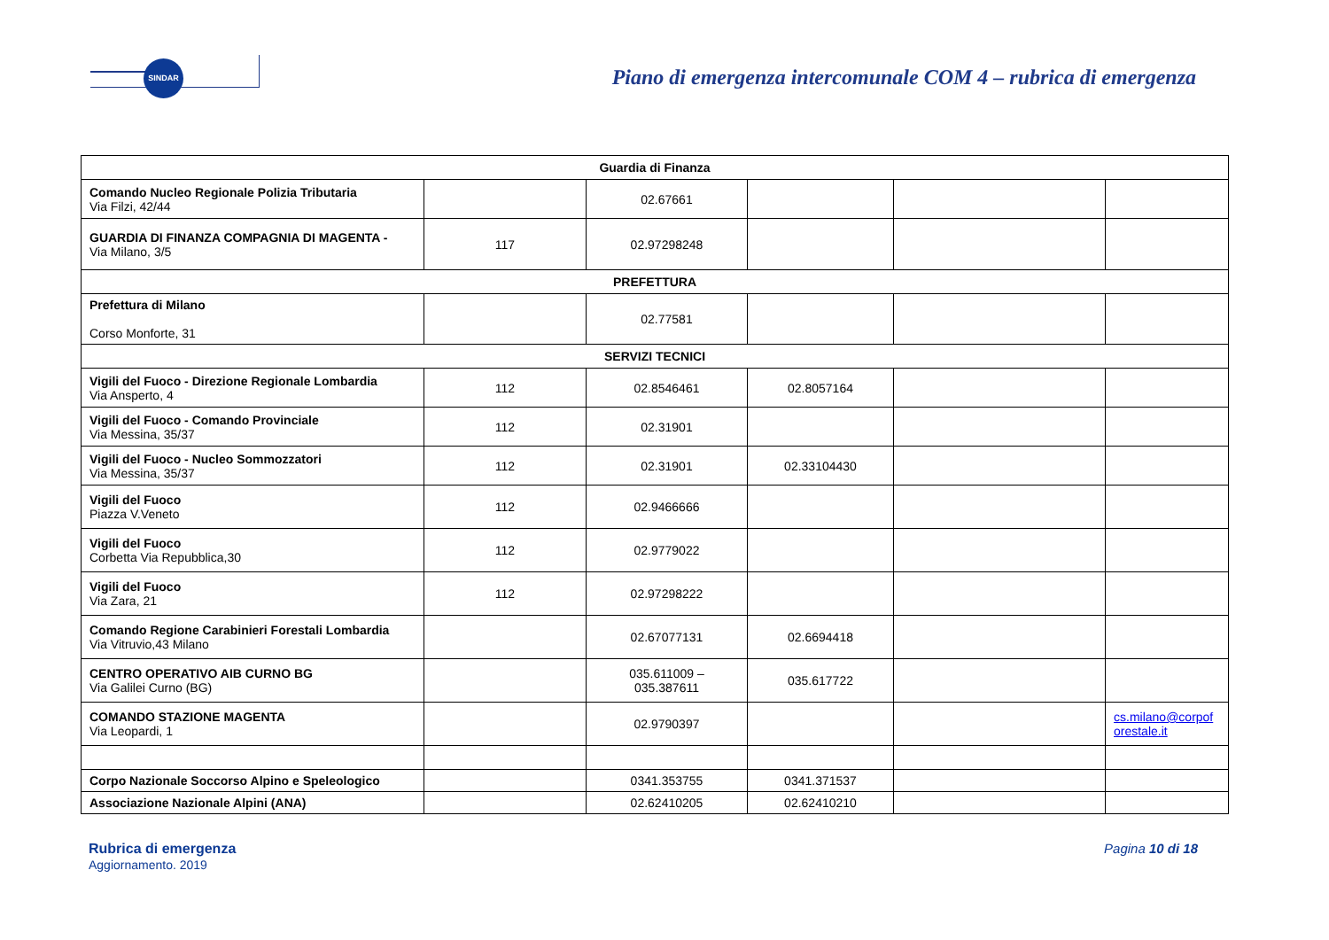SINDAR
Piano di emergenza intercomunale COM 4 – rubrica di emergenza
| Guardia di Finanza | | | | | |
| --- | --- | --- | --- | --- | --- |
| Comando Nucleo Regionale Polizia Tributaria Via Filzi, 42/44 | | 02.67661 | | | |
| GUARDIA DI FINANZA COMPAGNIA DI MAGENTA - Via Milano, 3/5 | 117 | 02.97298248 | | | |
| PREFETTURA | | | | | |
| Prefettura di Milano Corso Monforte, 31 | | 02.77581 | | | |
| SERVIZI TECNICI | | | | | |
| Vigili del Fuoco - Direzione Regionale Lombardia Via Ansperto, 4 | 112 | 02.8546461 | 02.8057164 | | |
| Vigili del Fuoco - Comando Provinciale Via Messina, 35/37 | 112 | 02.31901 | | | |
| Vigili del Fuoco - Nucleo Sommozzatori Via Messina, 35/37 | 112 | 02.31901 | 02.33104430 | | |
| Vigili del Fuoco Piazza V.Veneto | 112 | 02.9466666 | | | |
| Vigili del Fuoco Corbetta Via Repubblica,30 | 112 | 02.9779022 | | | |
| Vigili del Fuoco Via Zara, 21 | 112 | 02.97298222 | | | |
| Comando Regione Carabinieri Forestali Lombardia Via Vitruvio,43 Milano | | 02.67077131 | 02.6694418 | | |
| CENTRO OPERATIVO AIB CURNO BG Via Galilei Curno (BG) | | 035.611009 – 035.387611 | 035.617722 | | |
| COMANDO STAZIONE MAGENTA Via Leopardi, 1 | | 02.9790397 | | | cs.milano@corpof orestale.it |
| Corpo Nazionale Soccorso Alpino e Speleologico | | 0341.353755 | 0341.371537 | | |
| Associazione Nazionale Alpini (ANA) | | 02.62410205 | 02.62410210 | | |
Rubrica di emergenza
Aggiornamento. 2019
Pagina 10 di 18